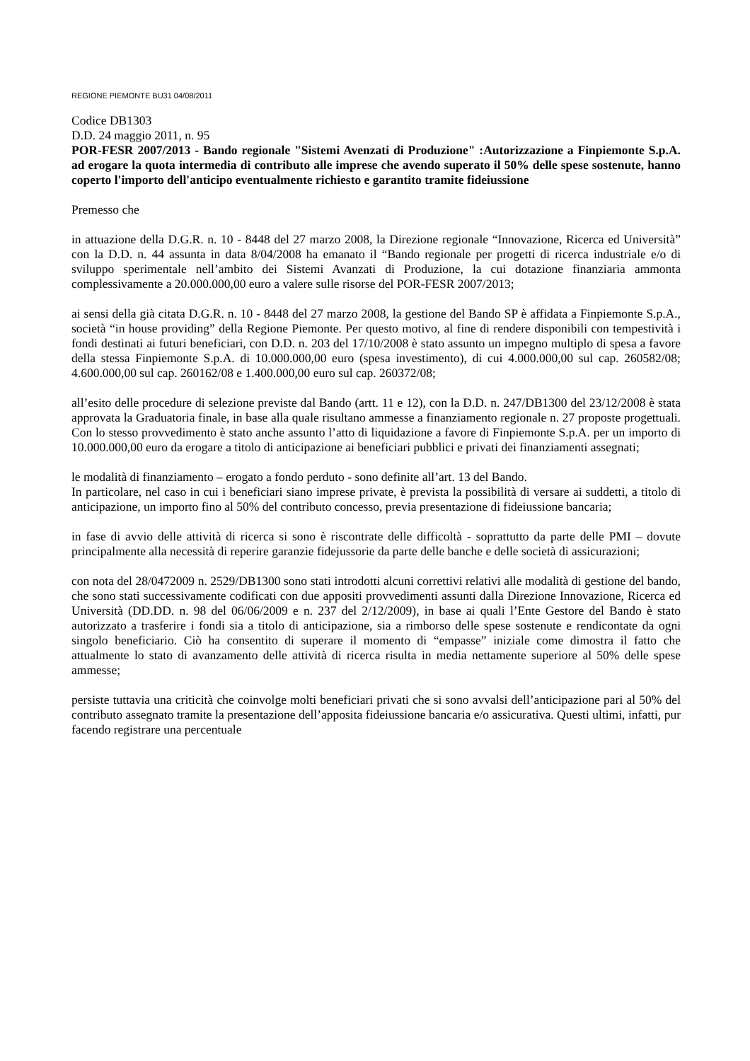REGIONE PIEMONTE BU31 04/08/2011
Codice DB1303
D.D. 24 maggio 2011, n. 95
POR-FESR 2007/2013 - Bando regionale "Sistemi Avenzati di Produzione" :Autorizzazione a Finpiemonte S.p.A. ad erogare la quota intermedia di contributo alle imprese che avendo superato il 50% delle spese sostenute, hanno coperto l'importo dell'anticipo eventualmente richiesto e garantito tramite fideiussione
Premesso che
in attuazione della D.G.R. n. 10 - 8448 del 27 marzo 2008, la Direzione regionale “Innovazione, Ricerca ed Università” con la D.D. n. 44 assunta in data 8/04/2008 ha emanato il “Bando regionale per progetti di ricerca industriale e/o di sviluppo sperimentale nell’ambito dei Sistemi Avanzati di Produzione, la cui dotazione finanziaria ammonta complessivamente a 20.000.000,00 euro a valere sulle risorse del POR-FESR 2007/2013;
ai sensi della già citata D.G.R. n. 10 - 8448 del 27 marzo 2008, la gestione del Bando SP è affidata a Finpiemonte S.p.A., società “in house providing” della Regione Piemonte. Per questo motivo, al fine di rendere disponibili con tempestività i fondi destinati ai futuri beneficiari, con D.D. n. 203 del 17/10/2008 è stato assunto un impegno multiplo di spesa a favore della stessa Finpiemonte S.p.A. di 10.000.000,00 euro (spesa investimento), di cui 4.000.000,00 sul cap. 260582/08; 4.600.000,00 sul cap. 260162/08 e 1.400.000,00 euro sul cap. 260372/08;
all’esito delle procedure di selezione previste dal Bando (artt. 11 e 12), con la D.D. n. 247/DB1300 del 23/12/2008 è stata approvata la Graduatoria finale, in base alla quale risultano ammesse a finanziamento regionale n. 27 proposte progettuali. Con lo stesso provvedimento è stato anche assunto l’atto di liquidazione a favore di Finpiemonte S.p.A. per un importo di 10.000.000,00 euro da erogare a titolo di anticipazione ai beneficiari pubblici e privati dei finanziamenti assegnati;
le modalità di finanziamento – erogato a fondo perduto - sono definite all’art. 13 del Bando.
In particolare, nel caso in cui i beneficiari siano imprese private, è prevista la possibilità di versare ai suddetti, a titolo di anticipazione, un importo fino al 50% del contributo concesso, previa presentazione di fideiussione bancaria;
in fase di avvio delle attività di ricerca si sono è riscontrate delle difficoltà - soprattutto da parte delle PMI – dovute principalmente alla necessità di reperire garanzie fidejussorie da parte delle banche e delle società di assicurazioni;
con nota del 28/0472009 n. 2529/DB1300 sono stati introdotti alcuni correttivi relativi alle modalità di gestione del bando, che sono stati successivamente codificati con due appositi provvedimenti assunti dalla Direzione Innovazione, Ricerca ed Università (DD.DD. n. 98 del 06/06/2009 e n. 237 del 2/12/2009), in base ai quali l’Ente Gestore del Bando è stato autorizzato a trasferire i fondi sia a titolo di anticipazione, sia a rimborso delle spese sostenute e rendicontate da ogni singolo beneficiario. Ciò ha consentito di superare il momento di “empasse” iniziale come dimostra il fatto che attualmente lo stato di avanzamento delle attività di ricerca risulta in media nettamente superiore al 50% delle spese ammesse;
persiste tuttavia una criticità che coinvolge molti beneficiari privati che si sono avvalsi dell’anticipazione pari al 50% del contributo assegnato tramite la presentazione dell’apposita fideiussione bancaria e/o assicurativa. Questi ultimi, infatti, pur facendo registrare una percentuale